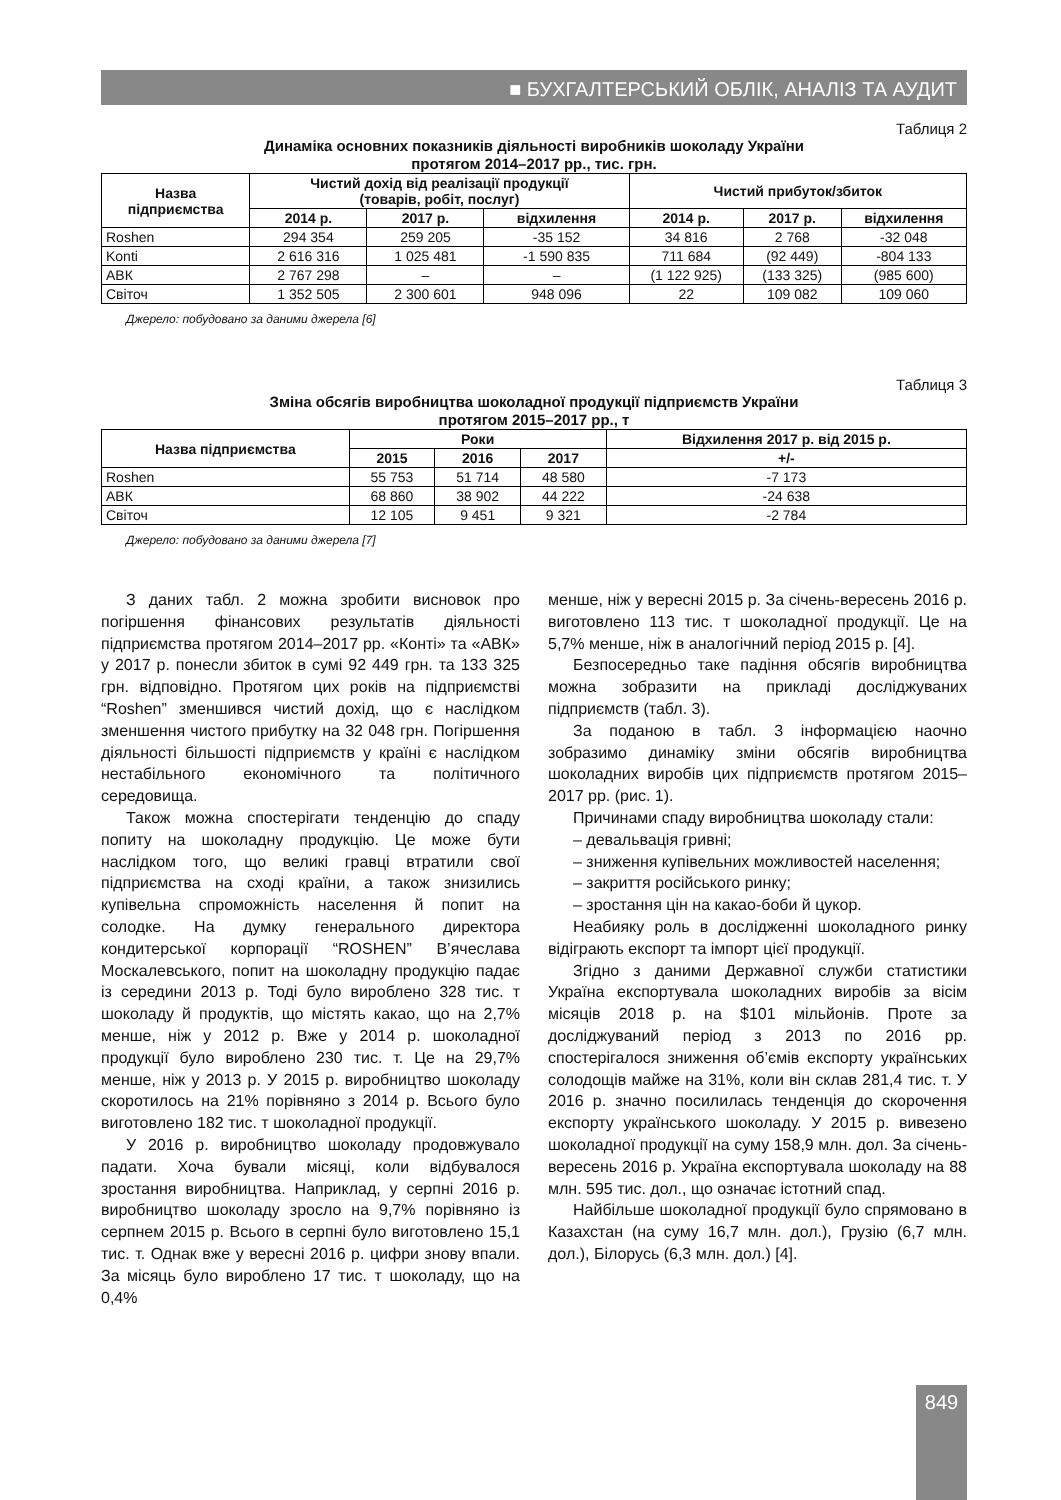■ БУХГАЛТЕРСЬКИЙ ОБЛІК, АНАЛІЗ ТА АУДИТ
Таблиця 2
Динаміка основних показників діяльності виробників шоколаду України
протягом 2014–2017 рр., тис. грн.
| Назва підприємства | Чистий дохід від реалізації продукції (товарів, робіт, послуг) | | | Чистий прибуток/збиток | | |
| --- | --- | --- | --- | --- | --- | --- |
| | 2014 р. | 2017 р. | відхилення | 2014 р. | 2017 р. | відхилення |
| Roshen | 294 354 | 259 205 | -35 152 | 34 816 | 2 768 | -32 048 |
| Konti | 2 616 316 | 1 025 481 | -1 590 835 | 711 684 | (92 449) | -804 133 |
| АВК | 2 767 298 | – | – | (1 122 925) | (133 325) | (985 600) |
| Світоч | 1 352 505 | 2 300 601 | 948 096 | 22 | 109 082 | 109 060 |
Джерело: побудовано за даними джерела [6]
Таблиця 3
Зміна обсягів виробництва шоколадної продукції підприємств України
протягом 2015–2017 рр., т
| Назва підприємства | Роки | | | Відхилення 2017 р. від 2015 р. |
| --- | --- | --- | --- | --- |
| | 2015 | 2016 | 2017 | +/- |
| Roshen | 55 753 | 51 714 | 48 580 | -7 173 |
| АВК | 68 860 | 38 902 | 44 222 | -24 638 |
| Світоч | 12 105 | 9 451 | 9 321 | -2 784 |
Джерело: побудовано за даними джерела [7]
З даних табл. 2 можна зробити висновок про погіршення фінансових результатів діяльності підприємства протягом 2014–2017 рр. «Конті» та «АВК» у 2017 р. понесли збиток в сумі 92 449 грн. та 133 325 грн. відповідно. Протягом цих років на підприємстві “Roshen” зменшився чистий дохід, що є наслідком зменшення чистого прибутку на 32 048 грн. Погіршення діяльності більшості підприємств у країні є наслідком нестабільного економічного та політичного середовища.
Також можна спостерігати тенденцію до спаду попиту на шоколадну продукцію. Це може бути наслідком того, що великі гравці втратили свої підприємства на сході країни, а також знизились купівельна спроможність населення й попит на солодке. На думку генерального директора кондитерської корпорації “ROSHEN” В’ячеслава Москалевського, попит на шоколадну продукцію падає із середини 2013 р. Тоді було вироблено 328 тис. т шоколаду й продуктів, що містять какао, що на 2,7% менше, ніж у 2012 р. Вже у 2014 р. шоколадної продукції було вироблено 230 тис. т. Це на 29,7% менше, ніж у 2013 р. У 2015 р. виробництво шоколаду скоротилось на 21% порівняно з 2014 р. Всього було виготовлено 182 тис. т шоколадної продукції.
У 2016 р. виробництво шоколаду продовжувало падати. Хоча бували місяці, коли відбувалося зростання виробництва. Наприклад, у серпні 2016 р. виробництво шоколаду зросло на 9,7% порівняно із серпнем 2015 р. Всього в серпні було виготовлено 15,1 тис. т. Однак вже у вересні 2016 р. цифри знову впали. За місяць було вироблено 17 тис. т шоколаду, що на 0,4%
менше, ніж у вересні 2015 р. За січень-вересень 2016 р. виготовлено 113 тис. т шоколадної продукції. Це на 5,7% менше, ніж в аналогічний період 2015 р. [4].
Безпосередньо таке падіння обсягів виробництва можна зобразити на прикладі досліджуваних підприємств (табл. 3).
За поданою в табл. 3 інформацією наочно зобразимо динаміку зміни обсягів виробництва шоколадних виробів цих підприємств протягом 2015–2017 рр. (рис. 1).
Причинами спаду виробництва шоколаду стали:
– девальвація гривні;
– зниження купівельних можливостей населення;
– закриття російського ринку;
– зростання цін на какао-боби й цукор.
Неабияку роль в дослідженні шоколадного ринку відіграють експорт та імпорт цієї продукції.
Згідно з даними Державної служби статистики Україна експортувала шоколадних виробів за вісім місяців 2018 р. на $101 мільйонів. Проте за досліджуваний період з 2013 по 2016 рр. спостерігалося зниження об’ємів експорту українських солодощів майже на 31%, коли він склав 281,4 тис. т. У 2016 р. значно посилилась тенденція до скорочення експорту українського шоколаду. У 2015 р. вивезено шоколадної продукції на суму 158,9 млн. дол. За січень-вересень 2016 р. Україна експортувала шоколаду на 88 млн. 595 тис. дол., що означає істотний спад.
Найбільше шоколадної продукції було спрямовано в Казахстан (на суму 16,7 млн. дол.), Грузію (6,7 млн. дол.), Білорусь (6,3 млн. дол.) [4].
849